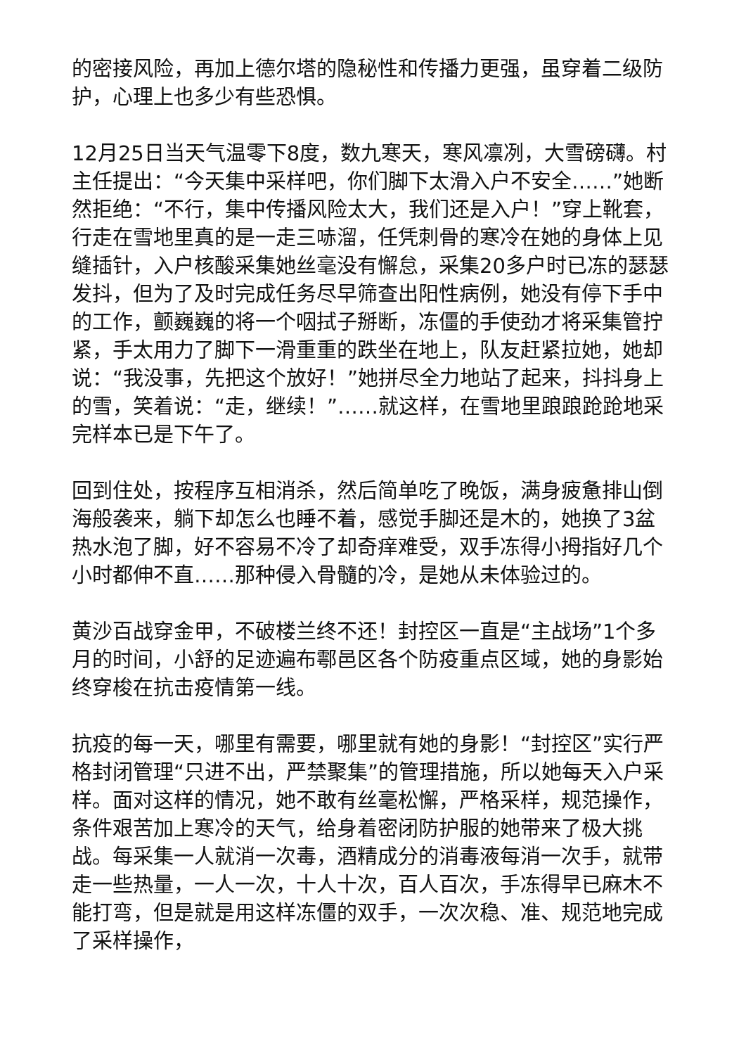的密接风险，再加上德尔塔的隐秘性和传播力更强，虽穿着二级防护，心理上也多少有些恐惧。
12月25日当天气温零下8度，数九寒天，寒风凛冽，大雪磅礴。村主任提出：“今天集中采样吧，你们脚下太滑入户不安全……”她断然拒绝：“不行，集中传播风险太大，我们还是入户！”穿上靴套，行走在雪地里真的是一走三哧溜，任凭刺骨的寒冷在她的身体上见缝插针，入户核酸采集她丝毫没有懈怠，采集20多户时已冻的瑟瑟发抖，但为了及时完成任务尽早筛查出阳性病例，她没有停下手中的工作，颤巍巍的将一个咽拭子掰断，冻僵的手使劲才将采集管拧紧，手太用力了脚下一滑重重的跌坐在地上，队友赶紧拉她，她却说：“我没事，先把这个放好！”她拼尽全力地站了起来，抖抖身上的雪，笑着说：“走，继续！”……就这样，在雪地里踉踉跄跄地采完样本已是下午了。
回到住处，按程序互相消杀，然后简单吃了晚饭，满身疲惫排山倒海般袭来，躺下却怎么也睡不着，感觉手脚还是木的，她换了3盆热水泡了脚，好不容易不冷了却奇痒难受，双手冻得小拇指好几个小时都伸不直……那种侵入骨髓的冷，是她从未体验过的。
黄沙百战穿金甲，不破楼兰终不还！封控区一直是“主战场”1个多月的时间，小舒的足迹遍布鄠邑区各个防疫重点区域，她的身影始终穿梭在抗击疫情第一线。
抗疫的每一天，哪里有需要，哪里就有她的身影！“封控区”实行严格封闭管理“只进不出，严禁聚集”的管理措施，所以她每天入户采样。面对这样的情况，她不敢有丝毫松懈，严格采样，规范操作，条件艰苦加上寒冷的天气，给身着密闭防护服的她带来了极大挑战。每采集一人就消一次毒，酒精成分的消毒液每消一次手，就带走一些热量，一人一次，十人十次，百人百次，手冻得早已麻木不能打弯，但是就是用这样冻僵的双手，一次次稳、准、规范地完成了采样操作，